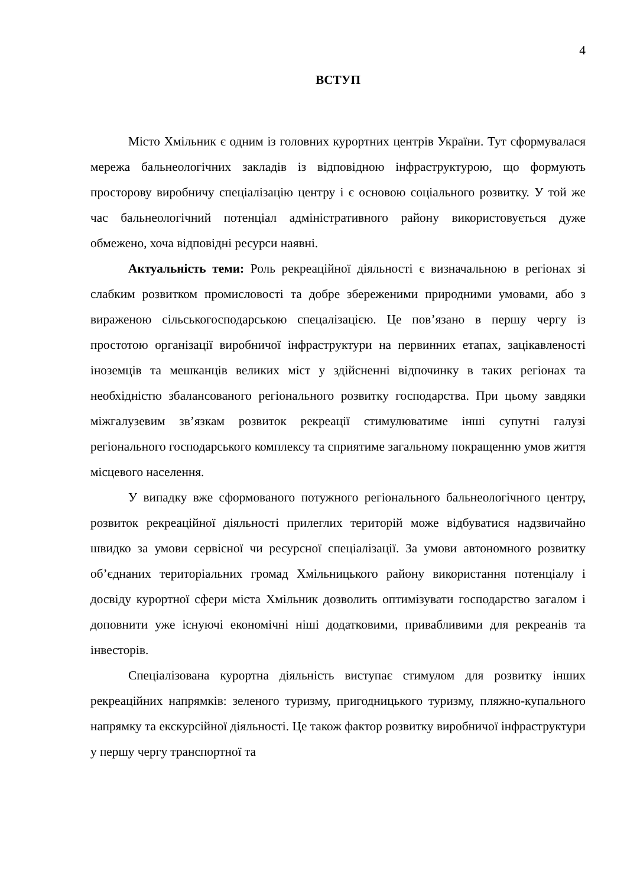4
ВСТУП
Місто Хмільник є одним із головних курортних центрів України. Тут сформувалася мережа бальнеологічних закладів із відповідною інфраструктурою, що формують просторову виробничу спеціалізацію центру і є основою соціального розвитку. У той же час бальнеологічний потенціал адміністративного району використовується дуже обмежено, хоча відповідні ресурси наявні.
Актуальність теми: Роль рекреаційної діяльності є визначальною в регіонах зі слабким розвитком промисловості та добре збереженими природними умовами, або з вираженою сільськогосподарською спецалізацією. Це пов’язано в першу чергу із простотою організації виробничої інфраструктури на первинних етапах, зацікавленості іноземців та мешканців великих міст у здійсненні відпочинку в таких регіонах та необхідністю збалансованого регіонального розвитку господарства. При цьому завдяки міжгалузевим зв’язкам розвиток рекреації стимулюватиме інші супутні галузі регіонального господарського комплексу та сприятиме загальному покращенню умов життя місцевого населення.
У випадку вже сформованого потужного регіонального бальнеологічного центру, розвиток рекреаційної діяльності прилеглих територій може відбуватися надзвичайно швидко за умови сервісної чи ресурсної спеціалізації. За умови автономного розвитку об’єднаних територіальних громад Хмільницького району використання потенціалу і досвіду курортної сфери міста Хмільник дозволить оптимізувати господарство загалом і доповнити уже існуючі економічні ніші додатковими, привабливими для рекреанів та інвесторів.
Спеціалізована курортна діяльність виступає стимулом для розвитку інших рекреаційних напрямків: зеленого туризму, пригодницького туризму, пляжно-купального напрямку та екскурсійної діяльності. Це також фактор розвитку виробничої інфраструктури у першу чергу транспортної та